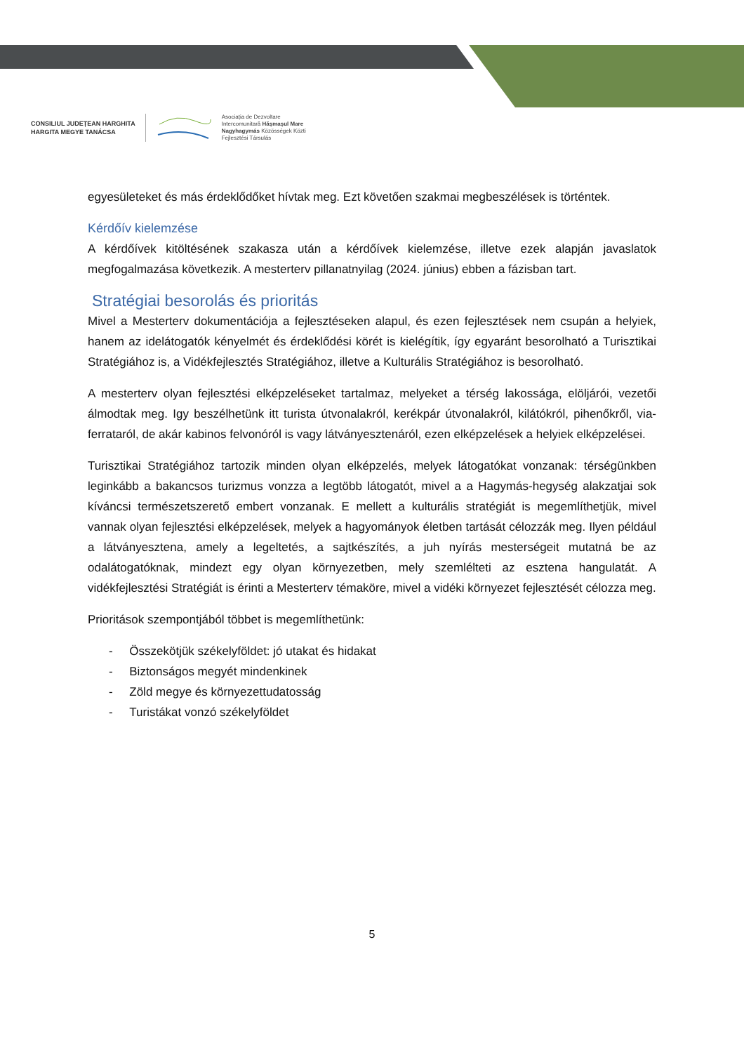CONSILIUL JUDEȚEAN HARGHITA
HARGITA MEGYE TANÁCSA
Asociația de Dezvoltare
Intercomunitară Hășmașul Mare
Nagyhagymás Közösségek Közti
Fejlesztési Társulás
egyesületeket és más érdeklődőket hívtak meg. Ezt követően szakmai megbeszélések is történtek.
Kérdőív kielemzése
A kérdőívek kitöltésének szakasza után a kérdőívek kielemzése, illetve ezek alapján javaslatok megfogalmazása következik. A mesterterv pillanatnyilag (2024. június) ebben a fázisban tart.
Stratégiai besorolás és prioritás
Mivel a Mesterterv dokumentációja a fejlesztéseken alapul, és ezen fejlesztések nem csupán a helyiek, hanem az idelátogatók kényelmét és érdeklődési körét is kielégítik, így egyaránt besorolható a Turisztikai Stratégiához is, a Vidékfejlesztés Stratégiához, illetve a Kulturális Stratégiához is besorolható.
A mesterterv olyan fejlesztési elképzeléseket tartalmaz, melyeket a térség lakossága, elöljárói, vezetői álmodtak meg. Igy beszélhetünk itt turista útvonalakról, kerékpár útvonalakról, kilátókról, pihenőkről, via-ferrataról, de akár kabinos felvonóról is vagy látványesztenáról, ezen elképzelések a helyiek elképzelései.
Turisztikai Stratégiához tartozik minden olyan elképzelés, melyek látogatókat vonzanak: térségünkben leginkább a bakancsos turizmus vonzza a legtöbb látogatót, mivel a a Hagymás-hegység alakzatjai sok kíváncsi természetszerető embert vonzanak. E mellett a kulturális stratégiát is megemlíthetjük, mivel vannak olyan fejlesztési elképzelések, melyek a hagyományok életben tartását célozzák meg. Ilyen például a látványesztena, amely a legeltetés, a sajtkészítés, a juh nyírás mesterségeit mutatná be az odalátogatóknak, mindezt egy olyan környezetben, mely szemlélteti az esztena hangulatát. A vidékfejlesztési Stratégiát is érinti a Mesterterv témaköre, mivel a vidéki környezet fejlesztését célozza meg.
Prioritások szempontjából többet is megemlíthetünk:
- Összekötjük székelyföldet: jó utakat és hidakat
- Biztonságos megyét mindenkinek
- Zöld megye és környezettudatosság
- Turistákat vonzó székelyföldet
5